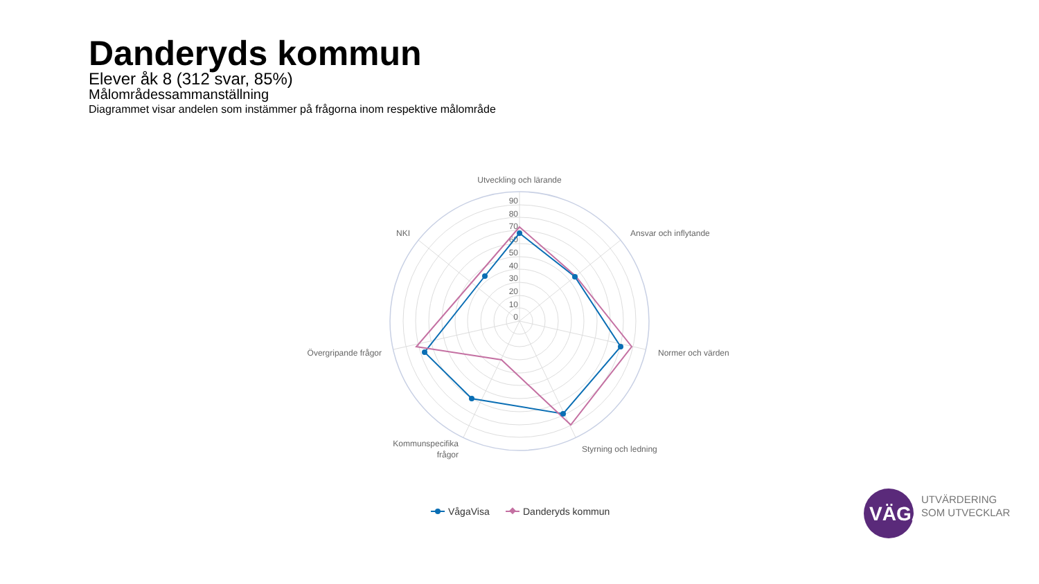Danderyds kommun
Elever åk 8 (312 svar, 85%)
Målområdessammanställning
Diagrammet visar andelen som instämmer på frågorna inom respektive målområde
Utveckling och lärande
Ansvar och inflytande
Normer och värden
Styrning och ledning
Kommunspecifika
frågor
Övergripande frågor
NKI
90
80
70
60
50
40
30
20
10
0
VågaVisa
Danderyds kommun
VÄGA
UTVÄRDERING
SOM UTVECKLAR